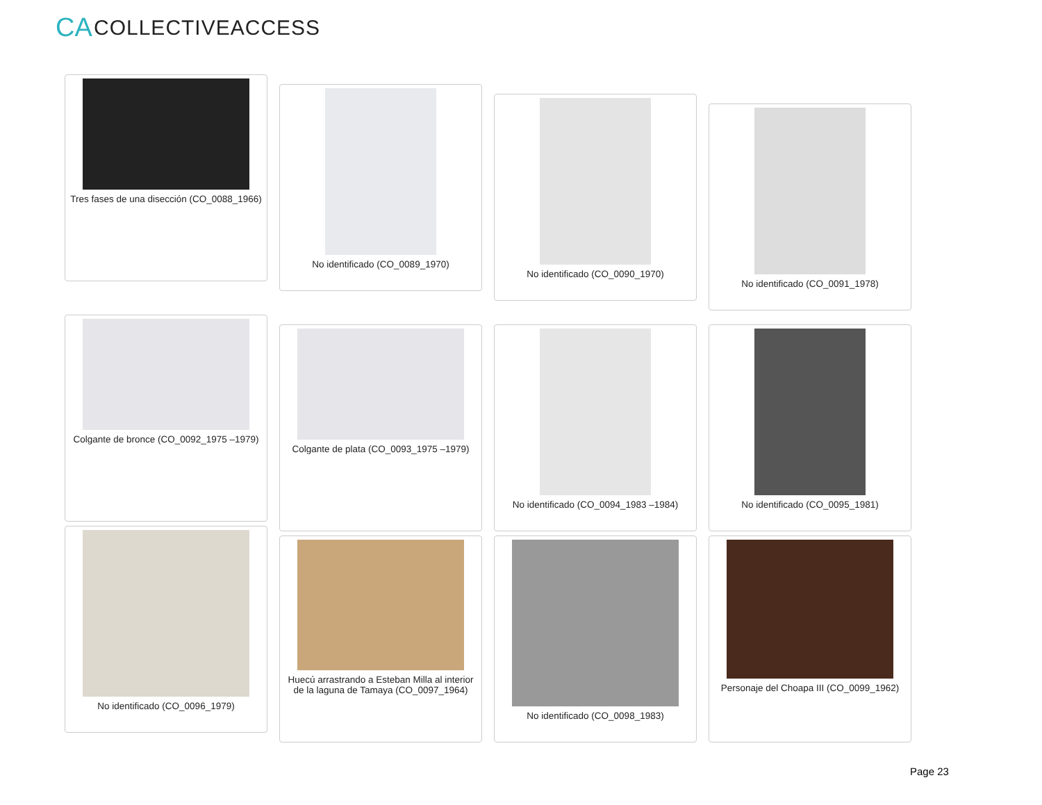CA COLLECTIVEACCESS
Tres fases de una disección (CO_0088_1966)
No identificado (CO_0089_1970)
No identificado (CO_0090_1970)
No identificado (CO_0091_1978)
Colgante de bronce (CO_0092_1975 –1979)
Colgante de plata (CO_0093_1975 –1979)
No identificado (CO_0094_1983 –1984) No identificado (CO_0095_1981)
No identificado (CO_0096_1979)
Huecú arrastrando a Esteban Milla al interior de la laguna de Tamaya (CO_0097_1964)
No identificado (CO_0098_1983) Personaje del Choapa III (CO_0099_1962)
Page 23